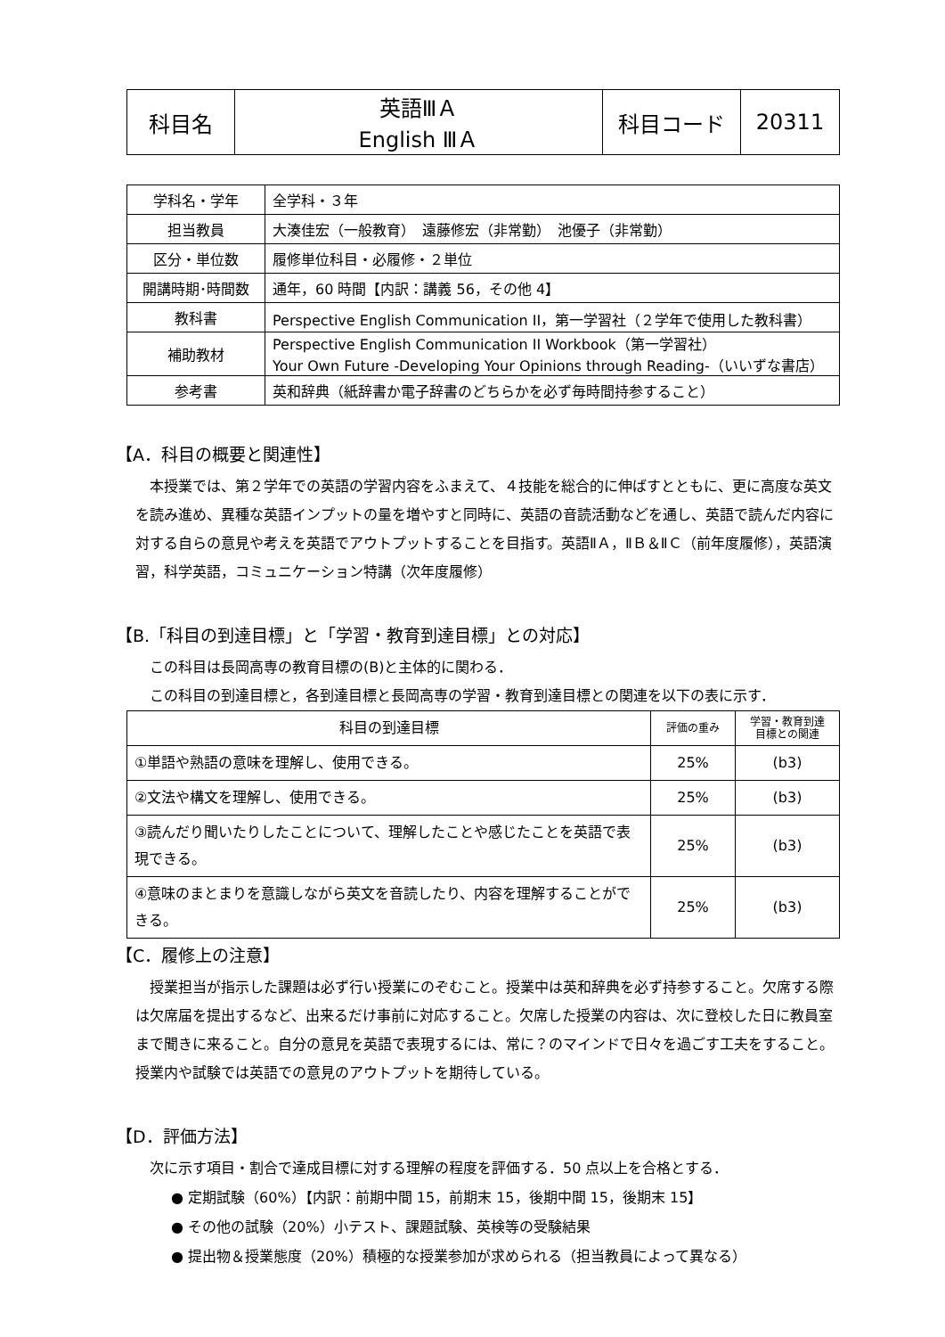| 科目名 | 英語ⅢＡ English ⅢＡ | 科目コード | 20311 |
| 学科名・学年 | 全学科・３年 |
| 担当教員 | 大湊佳宏（一般教育） 遠藤修宏（非常勤） 池優子（非常勤） |
| 区分・単位数 | 履修単位科目・必履修・２単位 |
| 開講時期･時間数 | 通年，60 時間【内訳：講義 56，その他 4】 |
| 教科書 | Perspective English Communication II，第一学習社（２学年で使用した教科書） |
| 補助教材 | Perspective English Communication II Workbook（第一学習社） Your Own Future -Developing Your Opinions through Reading-（いいずな書店） |
| 参考書 | 英和辞典（紙辞書か電子辞書のどちらかを必ず毎時間持参すること） |
【A．科目の概要と関連性】
本授業では、第２学年での英語の学習内容をふまえて、４技能を総合的に伸ばすとともに、更に高度な英文を読み進め、異種な英語インプットの量を増やすと同時に、英語の音読活動などを通し、英語で読んだ内容に対する自らの意見や考えを英語でアウトプットすることを目指す。英語ⅡＡ，ⅡＢ＆ⅡＣ（前年度履修），英語演習，科学英語，コミュニケーション特講（次年度履修）
【B.「科目の到達目標」と「学習・教育到達目標」との対応】
この科目は長岡高専の教育目標の(B)と主体的に関わる．
この科目の到達目標と，各到達目標と長岡高専の学習・教育到達目標との関連を以下の表に示す．
| 科目の到達目標 | 評価の重み | 学習・教育到達 目標との関連 |
| --- | --- | --- |
| ①単語や熟語の意味を理解し、使用できる。 | 25% | (b3) |
| ②文法や構文を理解し、使用できる。 | 25% | (b3) |
| ③読んだり聞いたりしたことについて、理解したことや感じたことを英語で表現できる。 | 25% | (b3) |
| ④意味のまとまりを意識しながら英文を音読したり、内容を理解することができる。 | 25% | (b3) |
【C．履修上の注意】
授業担当が指示した課題は必ず行い授業にのぞむこと。授業中は英和辞典を必ず持参すること。欠席する際は欠席届を提出するなど、出来るだけ事前に対応すること。欠席した授業の内容は、次に登校した日に教員室まで聞きに来ること。自分の意見を英語で表現するには、常に？のマインドで日々を過ごす工夫をすること。授業内や試験では英語での意見のアウトプットを期待している。
【D．評価方法】
次に示す項目・割合で達成目標に対する理解の程度を評価する．50 点以上を合格とする．
● 定期試験（60%）【内訳：前期中間 15，前期末 15，後期中間 15，後期末 15】
● その他の試験（20%）小テスト、課題試験、英検等の受験結果
● 提出物＆授業態度（20%）積極的な授業参加が求められる（担当教員によって異なる）